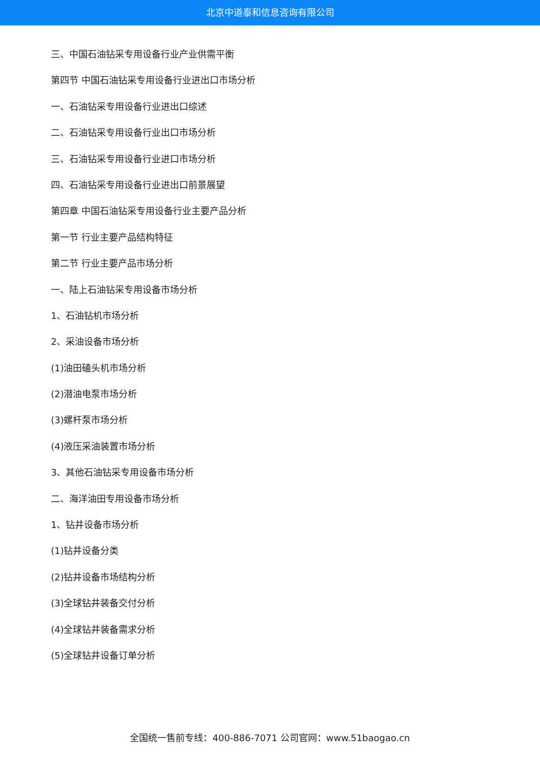北京中道泰和信息咨询有限公司
三、中国石油钻采专用设备行业产业供需平衡
第四节 中国石油钻采专用设备行业进出口市场分析
一、石油钻采专用设备行业进出口综述
二、石油钻采专用设备行业出口市场分析
三、石油钻采专用设备行业进口市场分析
四、石油钻采专用设备行业进出口前景展望
第四章 中国石油钻采专用设备行业主要产品分析
第一节 行业主要产品结构特征
第二节 行业主要产品市场分析
一、陆上石油钻采专用设备市场分析
1、石油钻机市场分析
2、采油设备市场分析
(1)油田磕头机市场分析
(2)潜油电泵市场分析
(3)螺杆泵市场分析
(4)液压采油装置市场分析
3、其他石油钻采专用设备市场分析
二、海洋油田专用设备市场分析
1、钻井设备市场分析
(1)钻井设备分类
(2)钻井设备市场结构分析
(3)全球钻井装备交付分析
(4)全球钻井装备需求分析
(5)全球钻井设备订单分析
全国统一售前专线：400-886-7071 公司官网：www.51baogao.cn